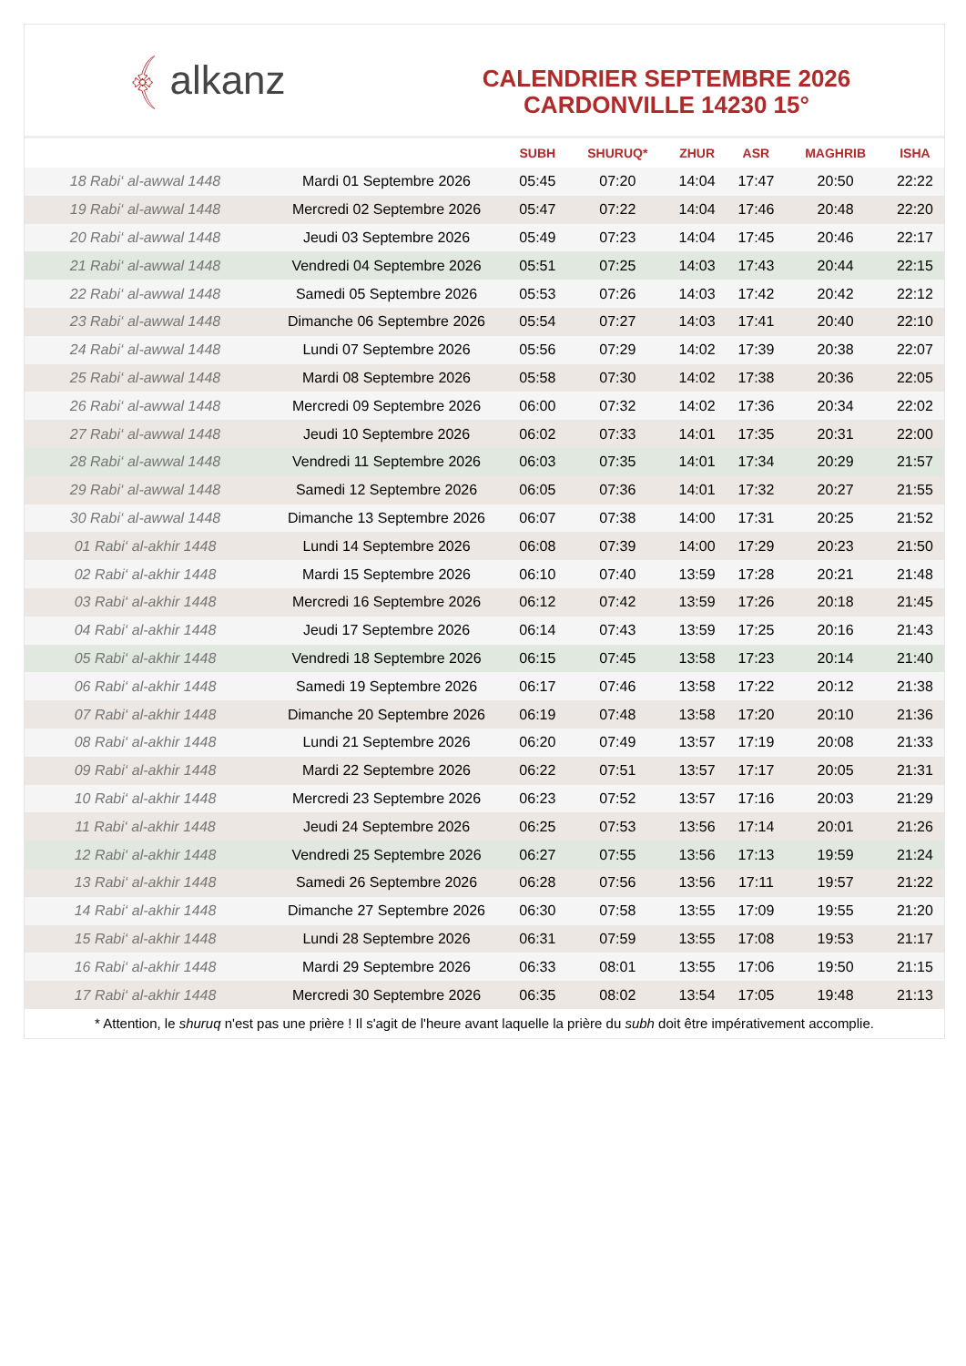﴾ alkanz
CALENDRIER SEPTEMBRE 2026
CARDONVILLE 14230 15°
| | | SUBH | SHURUQ* | ZHUR | ASR | MAGHRIB | ISHA |
| --- | --- | --- | --- | --- | --- | --- | --- |
| 18 Rabi‘ al-awwal 1448 | Mardi 01 Septembre 2026 | 05:45 | 07:20 | 14:04 | 17:47 | 20:50 | 22:22 |
| 19 Rabi‘ al-awwal 1448 | Mercredi 02 Septembre 2026 | 05:47 | 07:22 | 14:04 | 17:46 | 20:48 | 22:20 |
| 20 Rabi‘ al-awwal 1448 | Jeudi 03 Septembre 2026 | 05:49 | 07:23 | 14:04 | 17:45 | 20:46 | 22:17 |
| 21 Rabi‘ al-awwal 1448 | Vendredi 04 Septembre 2026 | 05:51 | 07:25 | 14:03 | 17:43 | 20:44 | 22:15 |
| 22 Rabi‘ al-awwal 1448 | Samedi 05 Septembre 2026 | 05:53 | 07:26 | 14:03 | 17:42 | 20:42 | 22:12 |
| 23 Rabi‘ al-awwal 1448 | Dimanche 06 Septembre 2026 | 05:54 | 07:27 | 14:03 | 17:41 | 20:40 | 22:10 |
| 24 Rabi‘ al-awwal 1448 | Lundi 07 Septembre 2026 | 05:56 | 07:29 | 14:02 | 17:39 | 20:38 | 22:07 |
| 25 Rabi‘ al-awwal 1448 | Mardi 08 Septembre 2026 | 05:58 | 07:30 | 14:02 | 17:38 | 20:36 | 22:05 |
| 26 Rabi‘ al-awwal 1448 | Mercredi 09 Septembre 2026 | 06:00 | 07:32 | 14:02 | 17:36 | 20:34 | 22:02 |
| 27 Rabi‘ al-awwal 1448 | Jeudi 10 Septembre 2026 | 06:02 | 07:33 | 14:01 | 17:35 | 20:31 | 22:00 |
| 28 Rabi‘ al-awwal 1448 | Vendredi 11 Septembre 2026 | 06:03 | 07:35 | 14:01 | 17:34 | 20:29 | 21:57 |
| 29 Rabi‘ al-awwal 1448 | Samedi 12 Septembre 2026 | 06:05 | 07:36 | 14:01 | 17:32 | 20:27 | 21:55 |
| 30 Rabi‘ al-awwal 1448 | Dimanche 13 Septembre 2026 | 06:07 | 07:38 | 14:00 | 17:31 | 20:25 | 21:52 |
| 01 Rabi‘ al-akhir 1448 | Lundi 14 Septembre 2026 | 06:08 | 07:39 | 14:00 | 17:29 | 20:23 | 21:50 |
| 02 Rabi‘ al-akhir 1448 | Mardi 15 Septembre 2026 | 06:10 | 07:40 | 13:59 | 17:28 | 20:21 | 21:48 |
| 03 Rabi‘ al-akhir 1448 | Mercredi 16 Septembre 2026 | 06:12 | 07:42 | 13:59 | 17:26 | 20:18 | 21:45 |
| 04 Rabi‘ al-akhir 1448 | Jeudi 17 Septembre 2026 | 06:14 | 07:43 | 13:59 | 17:25 | 20:16 | 21:43 |
| 05 Rabi‘ al-akhir 1448 | Vendredi 18 Septembre 2026 | 06:15 | 07:45 | 13:58 | 17:23 | 20:14 | 21:40 |
| 06 Rabi‘ al-akhir 1448 | Samedi 19 Septembre 2026 | 06:17 | 07:46 | 13:58 | 17:22 | 20:12 | 21:38 |
| 07 Rabi‘ al-akhir 1448 | Dimanche 20 Septembre 2026 | 06:19 | 07:48 | 13:58 | 17:20 | 20:10 | 21:36 |
| 08 Rabi‘ al-akhir 1448 | Lundi 21 Septembre 2026 | 06:20 | 07:49 | 13:57 | 17:19 | 20:08 | 21:33 |
| 09 Rabi‘ al-akhir 1448 | Mardi 22 Septembre 2026 | 06:22 | 07:51 | 13:57 | 17:17 | 20:05 | 21:31 |
| 10 Rabi‘ al-akhir 1448 | Mercredi 23 Septembre 2026 | 06:23 | 07:52 | 13:57 | 17:16 | 20:03 | 21:29 |
| 11 Rabi‘ al-akhir 1448 | Jeudi 24 Septembre 2026 | 06:25 | 07:53 | 13:56 | 17:14 | 20:01 | 21:26 |
| 12 Rabi‘ al-akhir 1448 | Vendredi 25 Septembre 2026 | 06:27 | 07:55 | 13:56 | 17:13 | 19:59 | 21:24 |
| 13 Rabi‘ al-akhir 1448 | Samedi 26 Septembre 2026 | 06:28 | 07:56 | 13:56 | 17:11 | 19:57 | 21:22 |
| 14 Rabi‘ al-akhir 1448 | Dimanche 27 Septembre 2026 | 06:30 | 07:58 | 13:55 | 17:09 | 19:55 | 21:20 |
| 15 Rabi‘ al-akhir 1448 | Lundi 28 Septembre 2026 | 06:31 | 07:59 | 13:55 | 17:08 | 19:53 | 21:17 |
| 16 Rabi‘ al-akhir 1448 | Mardi 29 Septembre 2026 | 06:33 | 08:01 | 13:55 | 17:06 | 19:50 | 21:15 |
| 17 Rabi‘ al-akhir 1448 | Mercredi 30 Septembre 2026 | 06:35 | 08:02 | 13:54 | 17:05 | 19:48 | 21:13 |
* Attention, le shuruq n'est pas une prière ! Il s'agit de l'heure avant laquelle la prière du subh doit être impérativement accomplie.